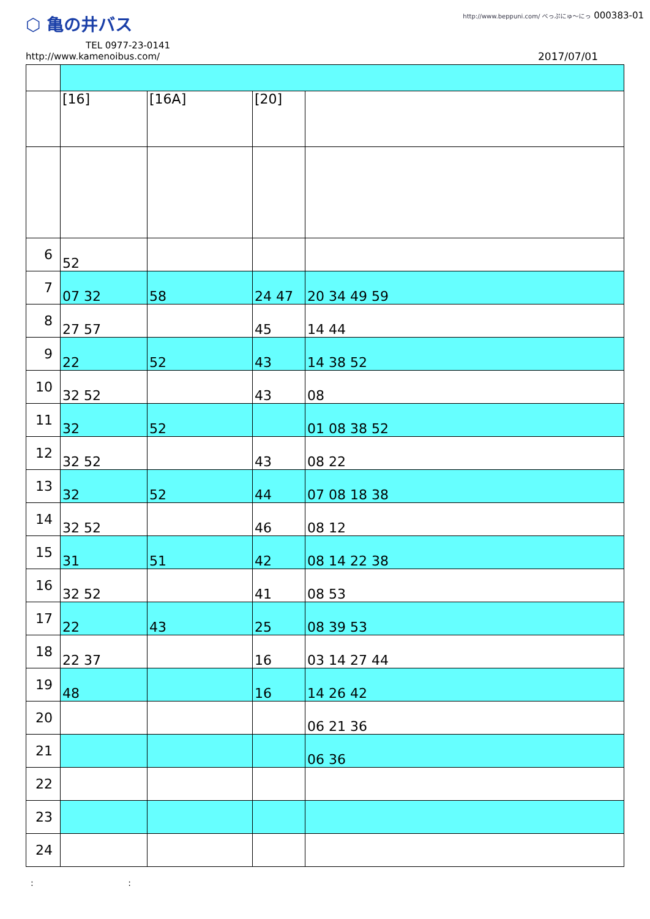⬡ 亀の井バス
TEL 0977-23-0141
http://www.kamenoibus.com/
http://www.beppuni.com/ べっぷにゅ〜にっ 000383-01
2017/07/01
| | [16] | [16A] | [20] | |
| 6 | 52 | | | |
| 7 | 07 32 | 58 | 24 47 | 20 34 49 59 |
| 8 | 27 57 | | 45 | 14 44 |
| 9 | 22 | 52 | 43 | 14 38 52 |
| 10 | 32 52 | | 43 | 08 |
| 11 | 32 | 52 | | 01 08 38 52 |
| 12 | 32 52 | | 43 | 08 22 |
| 13 | 32 | 52 | 44 | 07 08 18 38 |
| 14 | 32 52 | | 46 | 08 12 |
| 15 | 31 | 51 | 42 | 08 14 22 38 |
| 16 | 32 52 | | 41 | 08 53 |
| 17 | 22 | 43 | 25 | 08 39 53 |
| 18 | 22 37 | | 16 | 03 14 27 44 |
| 19 | 48 | | 16 | 14 26 42 |
| 20 | | | | 06 21 36 |
| 21 | | | | 06 36 |
| 22 | | | | |
| 23 | | | | |
| 24 | | | | |
: :